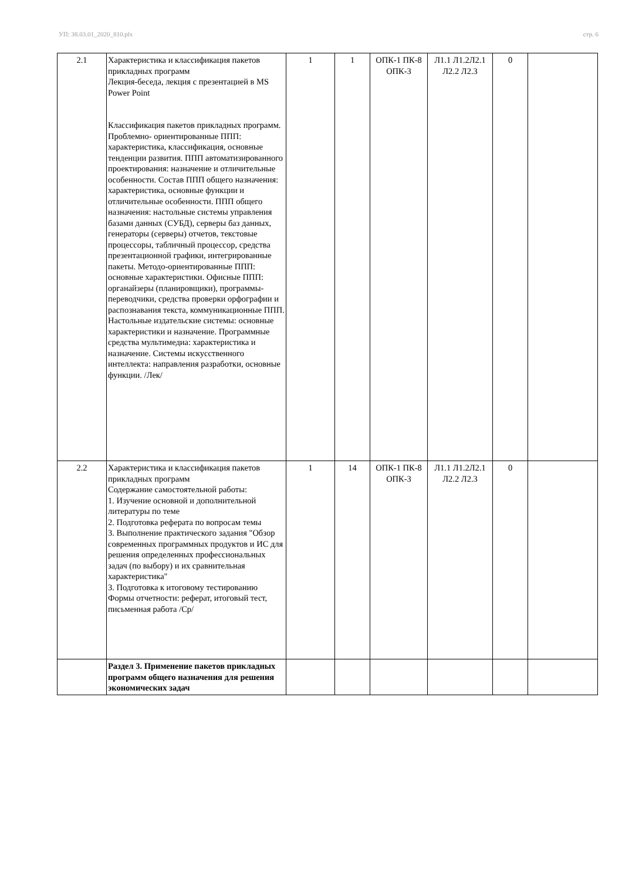УП: 38.03.01_2020_810.plx стр. 6
| 2.1 | Характеристика и классификация пакетов прикладных программ Лекция-беседа, лекция с презентацией в MS Power Point Классификация пакетов прикладных программ. Проблемно- ориентированные ППП: характеристика, классификация, основные тенденции развития. ППП автоматизированного проектирования: назначение и отличительные особенности. Состав ППП общего назначения: характеристика, основные функции и отличительные особенности. ППП общего назначения: настольные системы управления базами данных (СУБД), серверы баз данных, генераторы (серверы) отчетов, текстовые процессоры, табличный процессор, средства презентационной графики, интегрированные пакеты. Методо-ориентированные ППП: основные характеристики. Офисные ППП: органайзеры (планировщики), программы-переводчики, средства проверки орфографии и распознавания текста, коммуникационные ППП. Настольные издательские системы: основные характеристики и назначение. Программные средства мультимедиа: характеристика и назначение. Системы искусственного интеллекта: направления разработки, основные функции. /Лек/ | 1 | 1 | ОПК-1 ПК-8 ОПК-3 | Л1.1 Л1.2Л2.1 Л2.2 Л2.3 | 0 | |
| 2.2 | Характеристика и классификация пакетов прикладных программ Содержание самостоятельной работы: 1. Изучение основной и дополнительной литературы по теме 2. Подготовка реферата по вопросам темы 3. Выполнение практического задания "Обзор современных программных продуктов и ИС для решения определенных профессиональных задач (по выбору) и их сравнительная характеристика" 3. Подготовка к итоговому тестированию Формы отчетности: реферат, итоговый тест, письменная работа /Ср/ | 1 | 14 | ОПК-1 ПК-8 ОПК-3 | Л1.1 Л1.2Л2.1 Л2.2 Л2.3 | 0 | |
| | Раздел 3. Применение пакетов прикладных программ общего назначения для решения экономических задач | | | | | | |